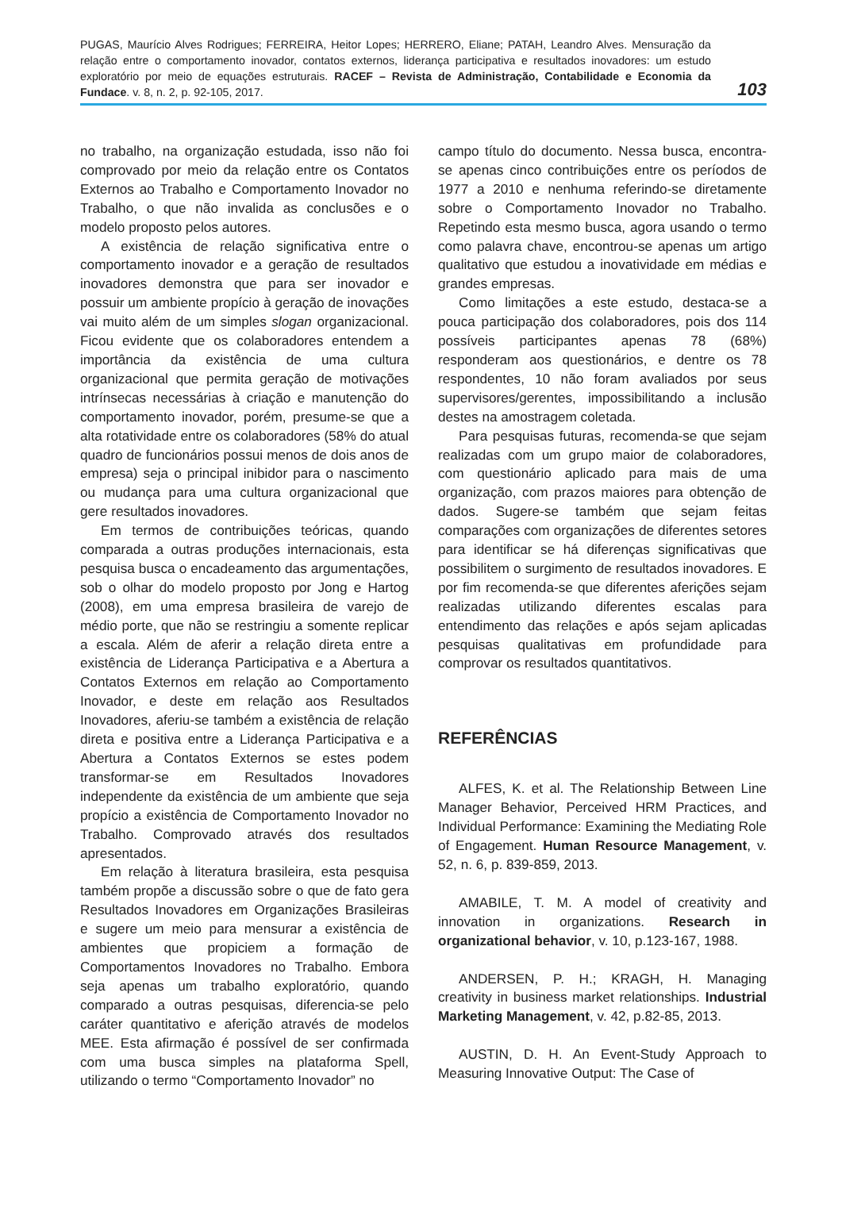PUGAS, Maurício Alves Rodrigues; FERREIRA, Heitor Lopes; HERRERO, Eliane; PATAH, Leandro Alves. Mensuração da relação entre o comportamento inovador, contatos externos, liderança participativa e resultados inovadores: um estudo exploratório por meio de equações estruturais. RACEF – Revista de Administração, Contabilidade e Economia da Fundace. v. 8, n. 2, p. 92-105, 2017.
103
no trabalho, na organização estudada, isso não foi comprovado por meio da relação entre os Contatos Externos ao Trabalho e Comportamento Inovador no Trabalho, o que não invalida as conclusões e o modelo proposto pelos autores.
A existência de relação significativa entre o comportamento inovador e a geração de resultados inovadores demonstra que para ser inovador e possuir um ambiente propício à geração de inovações vai muito além de um simples slogan organizacional. Ficou evidente que os colaboradores entendem a importância da existência de uma cultura organizacional que permita geração de motivações intrínsecas necessárias à criação e manutenção do comportamento inovador, porém, presume-se que a alta rotatividade entre os colaboradores (58% do atual quadro de funcionários possui menos de dois anos de empresa) seja o principal inibidor para o nascimento ou mudança para uma cultura organizacional que gere resultados inovadores.
Em termos de contribuições teóricas, quando comparada a outras produções internacionais, esta pesquisa busca o encadeamento das argumentações, sob o olhar do modelo proposto por Jong e Hartog (2008), em uma empresa brasileira de varejo de médio porte, que não se restringiu a somente replicar a escala. Além de aferir a relação direta entre a existência de Liderança Participativa e a Abertura a Contatos Externos em relação ao Comportamento Inovador, e deste em relação aos Resultados Inovadores, aferiu-se também a existência de relação direta e positiva entre a Liderança Participativa e a Abertura a Contatos Externos se estes podem transformar-se em Resultados Inovadores independente da existência de um ambiente que seja propício a existência de Comportamento Inovador no Trabalho. Comprovado através dos resultados apresentados.
Em relação à literatura brasileira, esta pesquisa também propõe a discussão sobre o que de fato gera Resultados Inovadores em Organizações Brasileiras e sugere um meio para mensurar a existência de ambientes que propiciem a formação de Comportamentos Inovadores no Trabalho. Embora seja apenas um trabalho exploratório, quando comparado a outras pesquisas, diferencia-se pelo caráter quantitativo e aferição através de modelos MEE. Esta afirmação é possível de ser confirmada com uma busca simples na plataforma Spell, utilizando o termo “Comportamento Inovador” no
campo título do documento. Nessa busca, encontra-se apenas cinco contribuições entre os períodos de 1977 a 2010 e nenhuma referindo-se diretamente sobre o Comportamento Inovador no Trabalho. Repetindo esta mesmo busca, agora usando o termo como palavra chave, encontrou-se apenas um artigo qualitativo que estudou a inovatividade em médias e grandes empresas.
Como limitações a este estudo, destaca-se a pouca participação dos colaboradores, pois dos 114 possíveis participantes apenas 78 (68%) responderam aos questionários, e dentre os 78 respondentes, 10 não foram avaliados por seus supervisores/gerentes, impossibilitando a inclusão destes na amostragem coletada.
Para pesquisas futuras, recomenda-se que sejam realizadas com um grupo maior de colaboradores, com questionário aplicado para mais de uma organização, com prazos maiores para obtenção de dados. Sugere-se também que sejam feitas comparações com organizações de diferentes setores para identificar se há diferenças significativas que possibilitem o surgimento de resultados inovadores. E por fim recomenda-se que diferentes aferições sejam realizadas utilizando diferentes escalas para entendimento das relações e após sejam aplicadas pesquisas qualitativas em profundidade para comprovar os resultados quantitativos.
REFERÊNCIAS
ALFES, K. et al. The Relationship Between Line Manager Behavior, Perceived HRM Practices, and Individual Performance: Examining the Mediating Role of Engagement. Human Resource Management, v. 52, n. 6, p. 839-859, 2013.
AMABILE, T. M. A model of creativity and innovation in organizations. Research in organizational behavior, v. 10, p.123-167, 1988.
ANDERSEN, P. H.; KRAGH, H. Managing creativity in business market relationships. Industrial Marketing Management, v. 42, p.82-85, 2013.
AUSTIN, D. H. An Event-Study Approach to Measuring Innovative Output: The Case of